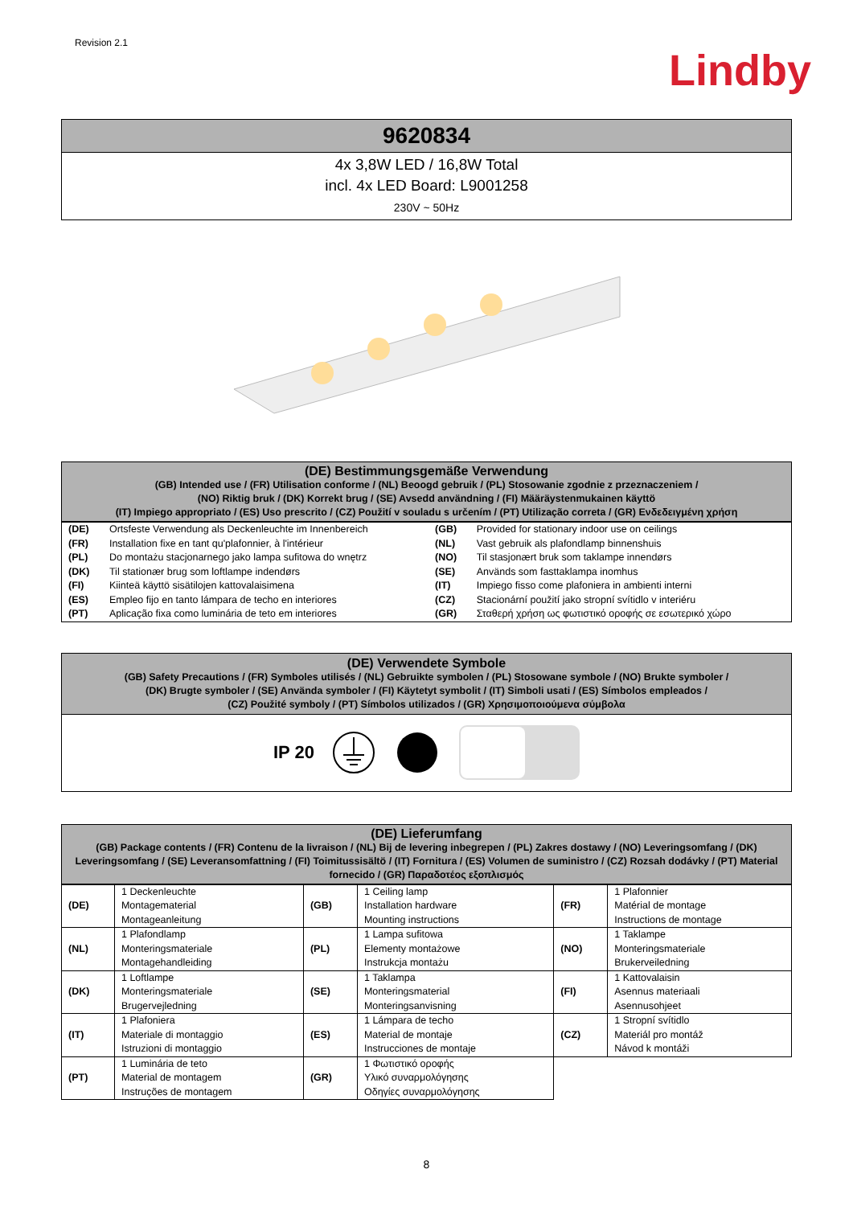Revision 2.1
Lindby
9620834
4x 3,8W LED / 16,8W Total
incl. 4x LED Board: L9001258
230V ~ 50Hz
(DE) Bestimmungsgemäße Verwendung
(GB) Intended use / (FR) Utilisation conforme / (NL) Beoogd gebruik / (PL) Stosowanie zgodnie z przeznaczeniem /
(NO) Riktig bruk / (DK) Korrekt brug / (SE) Avsedd användning / (FI) Määräystenmukainen käyttö
(IT) Impiego appropriato / (ES) Uso prescrito / (CZ) Použití v souladu s určením / (PT) Utilização correta / (GR) Ενδεδειγμένη χρήση
| (DE) | Ortsfeste Verwendung als Deckenleuchte im Innenbereich | (GB) | Provided for stationary indoor use on ceilings |
| (FR) | Installation fixe en tant qu'plafonnier, à l'intérieur | (NL) | Vast gebruik als plafondlamp binnenshuis |
| (PL) | Do montażu stacjonarnego jako lampa sufitowa do wnętrz | (NO) | Til stasjonært bruk som taklampe innendørs |
| (DK) | Til stationær brug som loftlampe indendørs | (SE) | Används som fasttaklampa inomhus |
| (FI) | Kiinteä käyttö sisätilojen kattovalaisimena | (IT) | Impiego fisso come plafoniera in ambienti interni |
| (ES) | Empleo fijo en tanto lámpara de techo en interiores | (CZ) | Stacionární použití jako stropní svítidlo v interiéru |
| (PT) | Aplicação fixa como luminária de teto em interiores | (GR) | Σταθερή χρήση ως φωτιστικό οροφής σε εσωτερικό χώρο |
(DE) Verwendete Symbole
(GB) Safety Precautions / (FR) Symboles utilisés / (NL) Gebruikte symbolen / (PL) Stosowane symbole / (NO) Brukte symboler /
(DK) Brugte symboler / (SE) Använda symboler / (FI) Käytetyt symbolit / (IT) Simboli usati / (ES) Símbolos empleados /
(CZ) Použité symboly / (PT) Símbolos utilizados / (GR) Χρησιμοποιούμενα σύμβολα
IP 20
(DE) Lieferumfang
(GB) Package contents / (FR) Contenu de la livraison / (NL) Bij de levering inbegrepen / (PL) Zakres dostawy / (NO) Leveringsomfang / (DK) Leveringsomfang / (SE) Leveransomfattning / (FI) Toimitussisältö / (IT) Fornitura / (ES) Volumen de suministro / (CZ) Rozsah dodávky / (PT) Material fornecido / (GR) Παραδοτέος εξοπλισμός
| (DE) | 1 Deckenleuchte Montagematerial Montageanleitung | (GB) | 1 Ceiling lamp Installation hardware Mounting instructions | (FR) | 1 Plafonnier Matérial de montage Instructions de montage |
| (NL) | 1 Plafondlamp Monteringsmateriale Montagehandleiding | (PL) | 1 Lampa sufitowa Elementy montażowe Instrukcja montażu | (NO) | 1 Taklampe Monteringsmateriale Brukerveiledning |
| (DK) | 1 Loftlampe Monteringsmateriale Brugervejledning | (SE) | 1 Taklampa Monteringsmaterial Monteringsanvisning | (FI) | 1 Kattovalaisin Asennus materiaali Asennusohjeet |
| (IT) | 1 Plafoniera Materiale di montaggio Istruzioni di montaggio | (ES) | 1 Lámpara de techo Material de montaje Instrucciones de montaje | (CZ) | 1 Stropní svítidlo Materiál pro montáž Návod k montáži |
| (PT) | 1 Luminária de teto Material de montagem Instruções de montagem | (GR) | 1 Φωτιστικό οροφής Υλικό συναρμολόγησης Οδηγίες συναρμολόγησης | | |
8